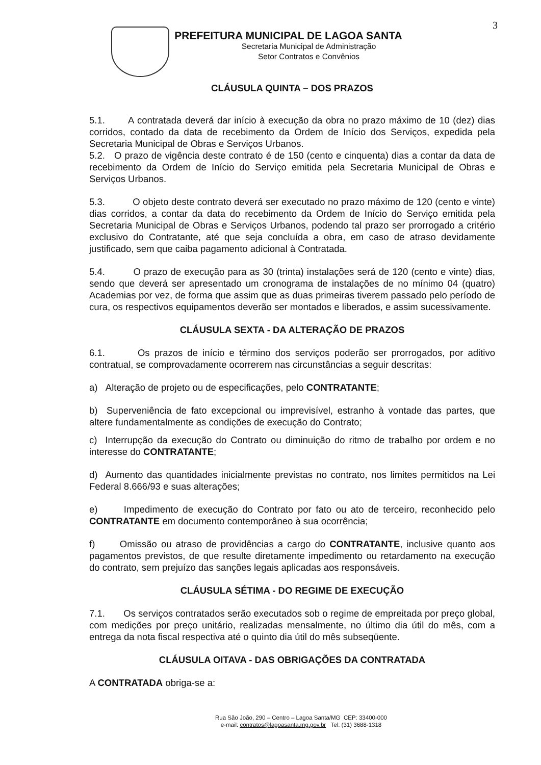3
PREFEITURA MUNICIPAL DE LAGOA SANTA
Secretaria Municipal de Administração
Setor Contratos e Convênios
CLÁUSULA QUINTA – DOS PRAZOS
5.1. A contratada deverá dar início à execução da obra no prazo máximo de 10 (dez) dias corridos, contado da data de recebimento da Ordem de Início dos Serviços, expedida pela Secretaria Municipal de Obras e Serviços Urbanos.
5.2. O prazo de vigência deste contrato é de 150 (cento e cinquenta) dias a contar da data de recebimento da Ordem de Início do Serviço emitida pela Secretaria Municipal de Obras e Serviços Urbanos.
5.3. O objeto deste contrato deverá ser executado no prazo máximo de 120 (cento e vinte) dias corridos, a contar da data do recebimento da Ordem de Início do Serviço emitida pela Secretaria Municipal de Obras e Serviços Urbanos, podendo tal prazo ser prorrogado a critério exclusivo do Contratante, até que seja concluída a obra, em caso de atraso devidamente justificado, sem que caiba pagamento adicional à Contratada.
5.4. O prazo de execução para as 30 (trinta) instalações será de 120 (cento e vinte) dias, sendo que deverá ser apresentado um cronograma de instalações de no mínimo 04 (quatro) Academias por vez, de forma que assim que as duas primeiras tiverem passado pelo período de cura, os respectivos equipamentos deverão ser montados e liberados, e assim sucessivamente.
CLÁUSULA SEXTA - DA ALTERAÇÃO DE PRAZOS
6.1. Os prazos de início e término dos serviços poderão ser prorrogados, por aditivo contratual, se comprovadamente ocorrerem nas circunstâncias a seguir descritas:
a) Alteração de projeto ou de especificações, pelo CONTRATANTE;
b) Superveniência de fato excepcional ou imprevisível, estranho à vontade das partes, que altere fundamentalmente as condições de execução do Contrato;
c) Interrupção da execução do Contrato ou diminuição do ritmo de trabalho por ordem e no interesse do CONTRATANTE;
d) Aumento das quantidades inicialmente previstas no contrato, nos limites permitidos na Lei Federal 8.666/93 e suas alterações;
e) Impedimento de execução do Contrato por fato ou ato de terceiro, reconhecido pelo CONTRATANTE em documento contemporâneo à sua ocorrência;
f) Omissão ou atraso de providências a cargo do CONTRATANTE, inclusive quanto aos pagamentos previstos, de que resulte diretamente impedimento ou retardamento na execução do contrato, sem prejuízo das sanções legais aplicadas aos responsáveis.
CLÁUSULA SÉTIMA - DO REGIME DE EXECUÇÃO
7.1. Os serviços contratados serão executados sob o regime de empreitada por preço global, com medições por preço unitário, realizadas mensalmente, no último dia útil do mês, com a entrega da nota fiscal respectiva até o quinto dia útil do mês subseqüente.
CLÁUSULA OITAVA - DAS OBRIGAÇÕES DA CONTRATADA
A CONTRATADA obriga-se a:
Rua São João, 290 – Centro – Lagoa Santa/MG CEP: 33400-000
e-mail: contratos@lagoasanta.mg.gov.br Tel: (31) 3688-1318